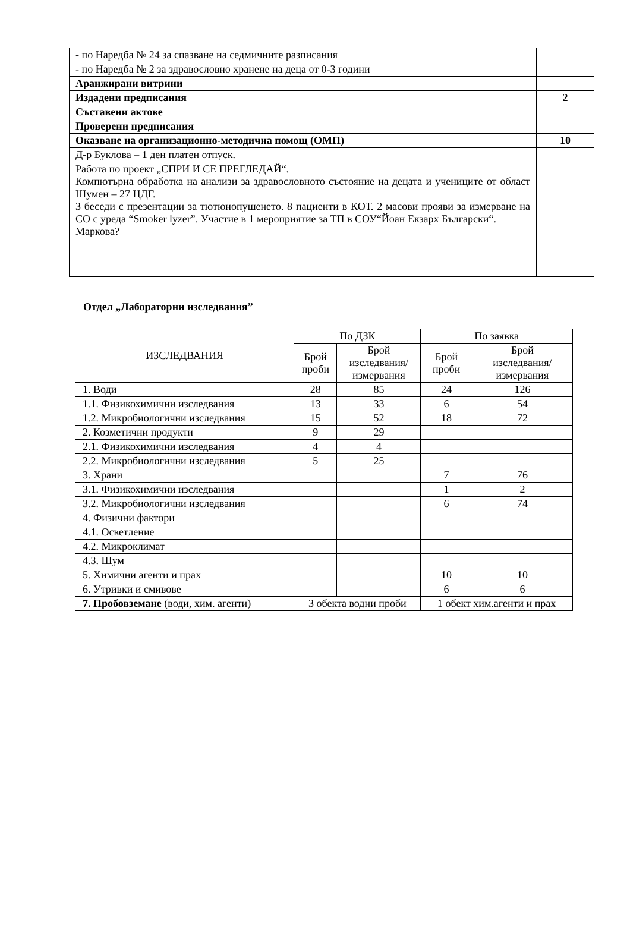| - по Наредба № 24 за спазване на седмичните разписания | |
| - по Наредба № 2 за здравословно хранене на деца от 0-3 години | |
| Аранжирани витрини | |
| Издадени предписания | 2 |
| Съставени актове | |
| Проверени предписания | |
| Оказване на организационно-методична помощ (ОМП) | 10 |
| Д-р Буклова – 1 ден платен отпуск. | |
| Работа по проект „СПРИ И СЕ ПРЕГЛЕДАЙ“. Компютърна обработка на анализи за здравословното състояние на децата и учениците от област Шумен – 27 ЦДГ. 3 беседи с презентации за тютюнопушенето. 8 пациенти в КОТ. 2 масови прояви за измерване на СО с уреда “Smoker lyzer”. Участие в 1 мероприятие за ТП в СОУ“Йоан Екзарх Български“. Маркова? | |
Отдел „Лабораторни изследвания”
| ИЗСЛЕДВАНИЯ | По ДЗК | | По заявка | |
| --- | --- | --- | --- | --- |
| | Брой проби | Брой изследвания/ измервания | Брой проби | Брой изследвания/ измервания |
| 1. Води | 28 | 85 | 24 | 126 |
| 1.1. Физикохимични изследвания | 13 | 33 | 6 | 54 |
| 1.2. Микробиологични изследвания | 15 | 52 | 18 | 72 |
| 2. Козметични продукти | 9 | 29 | | |
| 2.1. Физикохимични изследвания | 4 | 4 | | |
| 2.2. Микробиологични изследвания | 5 | 25 | | |
| 3. Храни | | | 7 | 76 |
| 3.1. Физикохимични изследвания | | | 1 | 2 |
| 3.2. Микробиологични изследвания | | | 6 | 74 |
| 4. Физични фактори | | | | |
| 4.1. Осветление | | | | |
| 4.2. Микроклимат | | | | |
| 4.3. Шум | | | | |
| 5. Химични агенти и прах | | | 10 | 10 |
| 6. Утривки и смивове | | | 6 | 6 |
| 7. Пробовземане (води, хим. агенти) | 3 обекта водни проби | | 1 обект хим.агенти и прах | |